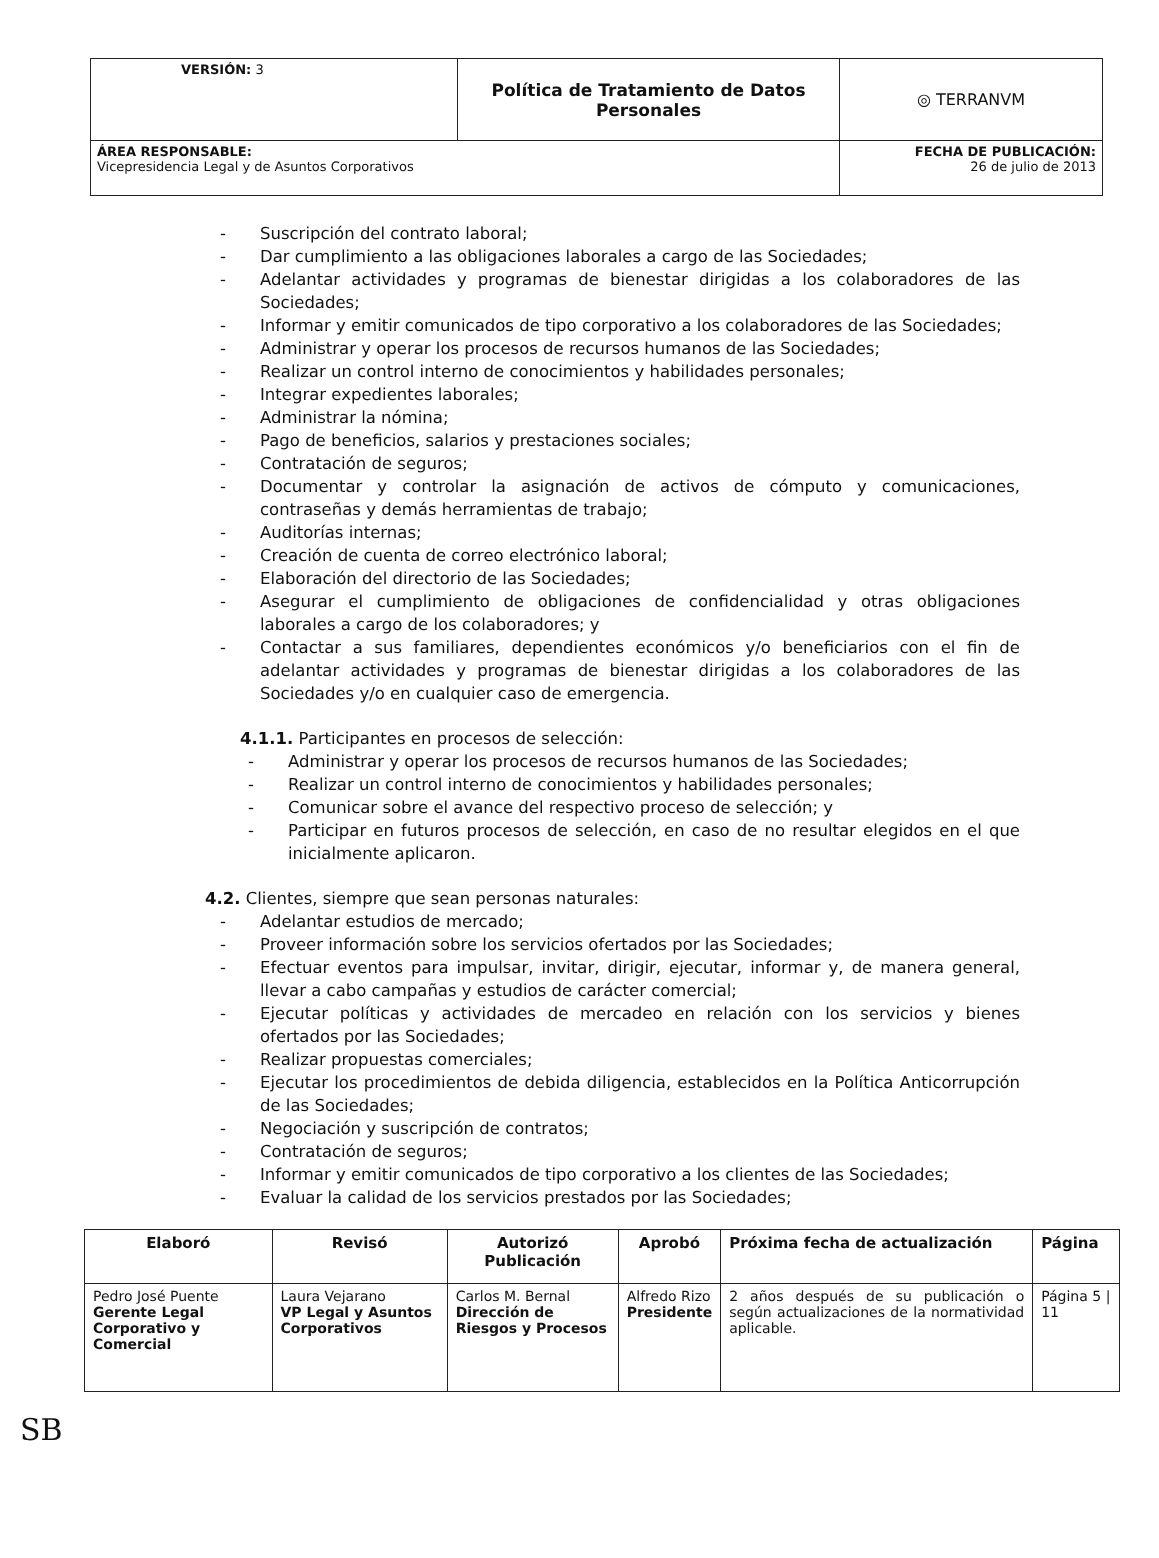| VERSIÓN: 3 | Política de Tratamiento de Datos Personales | ◎ TERRANVM |
| ÁREA RESPONSABLE: Vicepresidencia Legal y de Asuntos Corporativos | | FECHA DE PUBLICACIÓN: 26 de julio de 2013 |
- Suscripción del contrato laboral;
- Dar cumplimiento a las obligaciones laborales a cargo de las Sociedades;
- Adelantar actividades y programas de bienestar dirigidas a los colaboradores de las Sociedades;
- Informar y emitir comunicados de tipo corporativo a los colaboradores de las Sociedades;
- Administrar y operar los procesos de recursos humanos de las Sociedades;
- Realizar un control interno de conocimientos y habilidades personales;
- Integrar expedientes laborales;
- Administrar la nómina;
- Pago de beneficios, salarios y prestaciones sociales;
- Contratación de seguros;
- Documentar y controlar la asignación de activos de cómputo y comunicaciones, contraseñas y demás herramientas de trabajo;
- Auditorías internas;
- Creación de cuenta de correo electrónico laboral;
- Elaboración del directorio de las Sociedades;
- Asegurar el cumplimiento de obligaciones de confidencialidad y otras obligaciones laborales a cargo de los colaboradores; y
- Contactar a sus familiares, dependientes económicos y/o beneficiarios con el fin de adelantar actividades y programas de bienestar dirigidas a los colaboradores de las Sociedades y/o en cualquier caso de emergencia.
4.1.1. Participantes en procesos de selección:
- Administrar y operar los procesos de recursos humanos de las Sociedades;
- Realizar un control interno de conocimientos y habilidades personales;
- Comunicar sobre el avance del respectivo proceso de selección; y
- Participar en futuros procesos de selección, en caso de no resultar elegidos en el que inicialmente aplicaron.
4.2. Clientes, siempre que sean personas naturales:
- Adelantar estudios de mercado;
- Proveer información sobre los servicios ofertados por las Sociedades;
- Efectuar eventos para impulsar, invitar, dirigir, ejecutar, informar y, de manera general, llevar a cabo campañas y estudios de carácter comercial;
- Ejecutar políticas y actividades de mercadeo en relación con los servicios y bienes ofertados por las Sociedades;
- Realizar propuestas comerciales;
- Ejecutar los procedimientos de debida diligencia, establecidos en la Política Anticorrupción de las Sociedades;
- Negociación y suscripción de contratos;
- Contratación de seguros;
- Informar y emitir comunicados de tipo corporativo a los clientes de las Sociedades;
- Evaluar la calidad de los servicios prestados por las Sociedades;
| Elaboró | Revisó | Autorizó Publicación | Aprobó | Próxima fecha de actualización | Página |
| --- | --- | --- | --- | --- | --- |
| Pedro José Puente Gerente Legal Corporativo y Comercial | Laura Vejarano VP Legal y Asuntos Corporativos | Carlos M. Bernal Dirección de Riesgos y Procesos | Alfredo Rizo Presidente | 2 años después de su publicación o según actualizaciones de la normatividad aplicable. | Página 5 / 11 |
SB